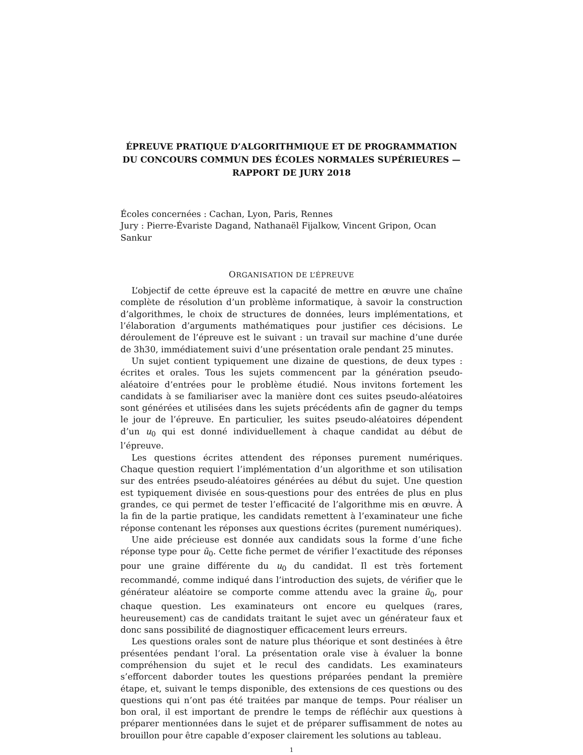ÉPREUVE PRATIQUE D’ALGORITHMIQUE ET DE PROGRAMMATION DU CONCOURS COMMUN DES ÉCOLES NORMALES SUPÉRIEURES — RAPPORT DE JURY 2018
Écoles concernées : Cachan, Lyon, Paris, Rennes
Jury : Pierre-Évariste Dagand, Nathanaël Fijalkow, Vincent Gripon, Ocan Sankur
ORGANISATION DE L’ÉPREUVE
L’objectif de cette épreuve est la capacité de mettre en œuvre une chaîne complète de résolution d’un problème informatique, à savoir la construction d’algorithmes, le choix de structures de données, leurs implémentations, et l’élaboration d’arguments mathématiques pour justifier ces décisions. Le déroulement de l’épreuve est le suivant : un travail sur machine d’une durée de 3h30, immédiatement suivi d’une présentation orale pendant 25 minutes.
Un sujet contient typiquement une dizaine de questions, de deux types : écrites et orales. Tous les sujets commencent par la génération pseudo-aléatoire d’entrées pour le problème étudié. Nous invitons fortement les candidats à se familiariser avec la manière dont ces suites pseudo-aléatoires sont générées et utilisées dans les sujets précédents afin de gagner du temps le jour de l’épreuve. En particulier, les suites pseudo-aléatoires dépendent d’un u<sub>0</sub> qui est donné individuellement à chaque candidat au début de l’épreuve.
Les questions écrites attendent des réponses purement numériques. Chaque question requiert l’implémentation d’un algorithme et son utilisation sur des entrées pseudo-aléatoires générées au début du sujet. Une question est typiquement divisée en sous-questions pour des entrées de plus en plus grandes, ce qui permet de tester l’efficacité de l’algorithme mis en œuvre. À la fin de la partie pratique, les candidats remettent à l’examinateur une fiche réponse contenant les réponses aux questions écrites (purement numériques).
Une aide précieuse est donnée aux candidats sous la forme d’une fiche réponse type pour ũ<sub>0</sub>. Cette fiche permet de vérifier l’exactitude des réponses pour une graine différente du u<sub>0</sub> du candidat. Il est très fortement recommandé, comme indiqué dans l’introduction des sujets, de vérifier que le générateur aléatoire se comporte comme attendu avec la graine ũ<sub>0</sub>, pour chaque question. Les examinateurs ont encore eu quelques (rares, heureusement) cas de candidats traitant le sujet avec un générateur faux et donc sans possibilité de diagnostiquer efficacement leurs erreurs.
Les questions orales sont de nature plus théorique et sont destinées à être présentées pendant l’oral. La présentation orale vise à évaluer la bonne compréhension du sujet et le recul des candidats. Les examinateurs s’efforcent daborder toutes les questions préparées pendant la première étape, et, suivant le temps disponible, des extensions de ces questions ou des questions qui n’ont pas été traitées par manque de temps. Pour réaliser un bon oral, il est important de prendre le temps de réfléchir aux questions à préparer mentionnées dans le sujet et de préparer suffisamment de notes au brouillon pour être capable d’exposer clairement les solutions au tableau.
1